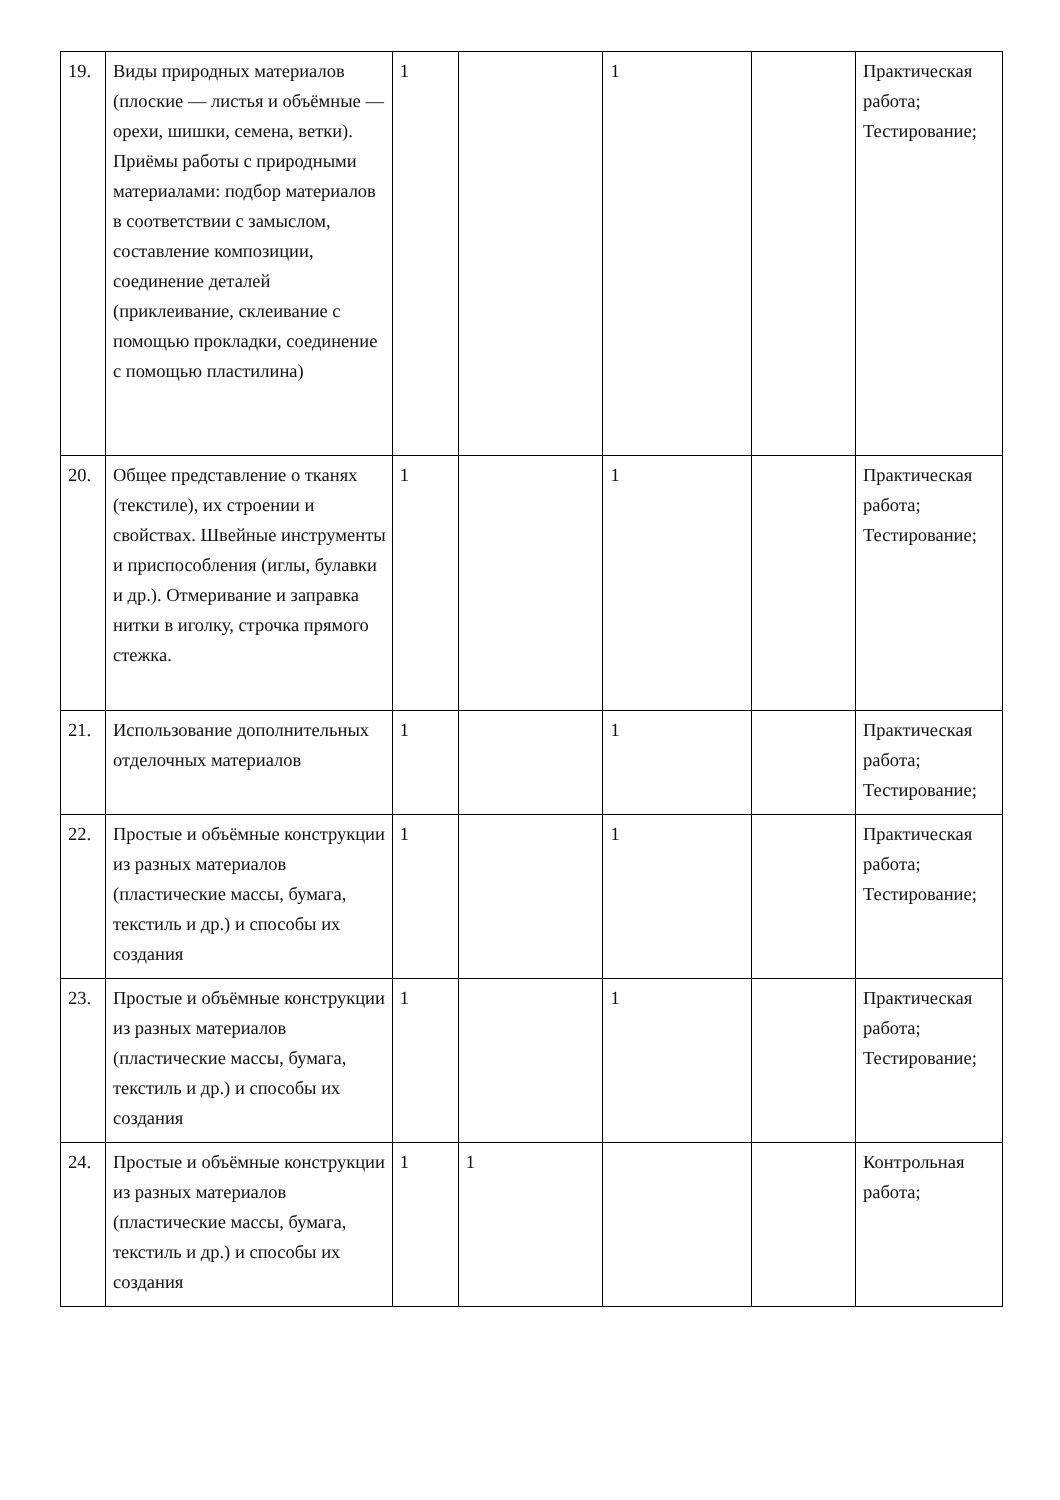| 19. | Виды природных материалов (плоские — листья и объёмные — орехи, шишки, семена, ветки). Приёмы работы с природными материалами: подбор материалов в соответствии с замыслом, составление композиции, соединение деталей (приклеивание, склеивание с помощью прокладки, соединение с помощью пластилина) | 1 | | 1 | | Практическая работа; Тестирование; |
| 20. | Общее представление о тканях (текстиле), их строении и свойствах. Швейные инструменты и приспособления (иглы, булавки и др.). Отмеривание и заправка нитки в иголку, строчка прямого стежка. | 1 | | 1 | | Практическая работа; Тестирование; |
| 21. | Использование дополнительных отделочных материалов | 1 | | 1 | | Практическая работа; Тестирование; |
| 22. | Простые и объёмные конструкции из разных материалов (пластические массы, бумага, текстиль и др.) и способы их создания | 1 | | 1 | | Практическая работа; Тестирование; |
| 23. | Простые и объёмные конструкции из разных материалов (пластические массы, бумага, текстиль и др.) и способы их создания | 1 | | 1 | | Практическая работа; Тестирование; |
| 24. | Простые и объёмные конструкции из разных материалов (пластические массы, бумага, текстиль и др.) и способы их создания | 1 | 1 | | | Контрольная работа; |